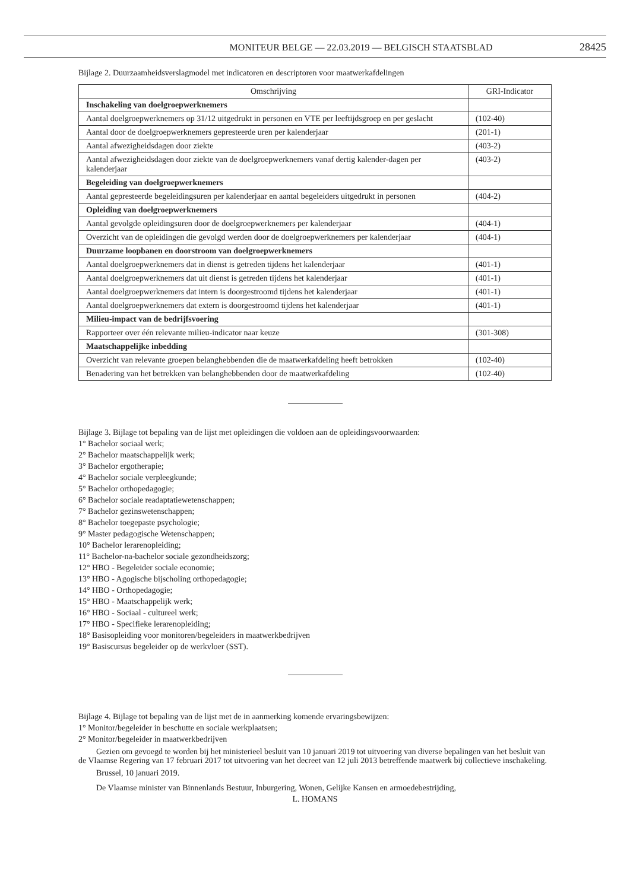MONITEUR BELGE — 22.03.2019 — BELGISCH STAATSBLAD 28425
Bijlage 2. Duurzaamheidsverslagmodel met indicatoren en descriptoren voor maatwerkafdelingen
| Omschrijving | GRI-Indicator |
| --- | --- |
| Inschakeling van doelgroepwerknemers | |
| Aantal doelgroepwerknemers op 31/12 uitgedrukt in personen en VTE per leeftijdsgroep en per geslacht | (102-40) |
| Aantal door de doelgroepwerknemers gepresteerde uren per kalenderjaar | (201-1) |
| Aantal afwezigheidsdagen door ziekte | (403-2) |
| Aantal afwezigheidsdagen door ziekte van de doelgroepwerknemers vanaf dertig kalender-dagen per kalenderjaar | (403-2) |
| Begeleiding van doelgroepwerknemers | |
| Aantal gepresteerde begeleidingsuren per kalenderjaar en aantal begeleiders uitgedrukt in personen | (404-2) |
| Opleiding van doelgroepwerknemers | |
| Aantal gevolgde opleidingsuren door de doelgroepwerknemers per kalenderjaar | (404-1) |
| Overzicht van de opleidingen die gevolgd werden door de doelgroepwerknemers per kalenderjaar | (404-1) |
| Duurzame loopbanen en doorstroom van doelgroepwerknemers | |
| Aantal doelgroepwerknemers dat in dienst is getreden tijdens het kalenderjaar | (401-1) |
| Aantal doelgroepwerknemers dat uit dienst is getreden tijdens het kalenderjaar | (401-1) |
| Aantal doelgroepwerknemers dat intern is doorgestroomd tijdens het kalenderjaar | (401-1) |
| Aantal doelgroepwerknemers dat extern is doorgestroomd tijdens het kalenderjaar | (401-1) |
| Milieu-impact van de bedrijfsvoering | |
| Rapporteer over één relevante milieu-indicator naar keuze | (301-308) |
| Maatschappelijke inbedding | |
| Overzicht van relevante groepen belanghebbenden die de maatwerkafdeling heeft betrokken | (102-40) |
| Benadering van het betrekken van belanghebbenden door de maatwerkafdeling | (102-40) |
Bijlage 3. Bijlage tot bepaling van de lijst met opleidingen die voldoen aan de opleidingsvoorwaarden:
1° Bachelor sociaal werk;
2° Bachelor maatschappelijk werk;
3° Bachelor ergotherapie;
4° Bachelor sociale verpleegkunde;
5° Bachelor orthopedagogie;
6° Bachelor sociale readaptatiewetenschappen;
7° Bachelor gezinswetenschappen;
8° Bachelor toegepaste psychologie;
9° Master pedagogische Wetenschappen;
10° Bachelor lerarenopleiding;
11° Bachelor-na-bachelor sociale gezondheidszorg;
12° HBO - Begeleider sociale economie;
13° HBO - Agogische bijscholing orthopedagogie;
14° HBO - Orthopedagogie;
15° HBO - Maatschappelijk werk;
16° HBO - Sociaal - cultureel werk;
17° HBO - Specifieke lerarenopleiding;
18° Basisopleiding voor monitoren/begeleiders in maatwerkbedrijven
19° Basiscursus begeleider op de werkvloer (SST).
Bijlage 4. Bijlage tot bepaling van de lijst met de in aanmerking komende ervaringsbewijzen:
1° Monitor/begeleider in beschutte en sociale werkplaatsen;
2° Monitor/begeleider in maatwerkbedrijven
Gezien om gevoegd te worden bij het ministerieel besluit van 10 januari 2019 tot uitvoering van diverse bepalingen van het besluit van de Vlaamse Regering van 17 februari 2017 tot uitvoering van het decreet van 12 juli 2013 betreffende maatwerk bij collectieve inschakeling.
Brussel, 10 januari 2019.
De Vlaamse minister van Binnenlands Bestuur, Inburgering, Wonen, Gelijke Kansen en armoedebestrijding,
L. HOMANS